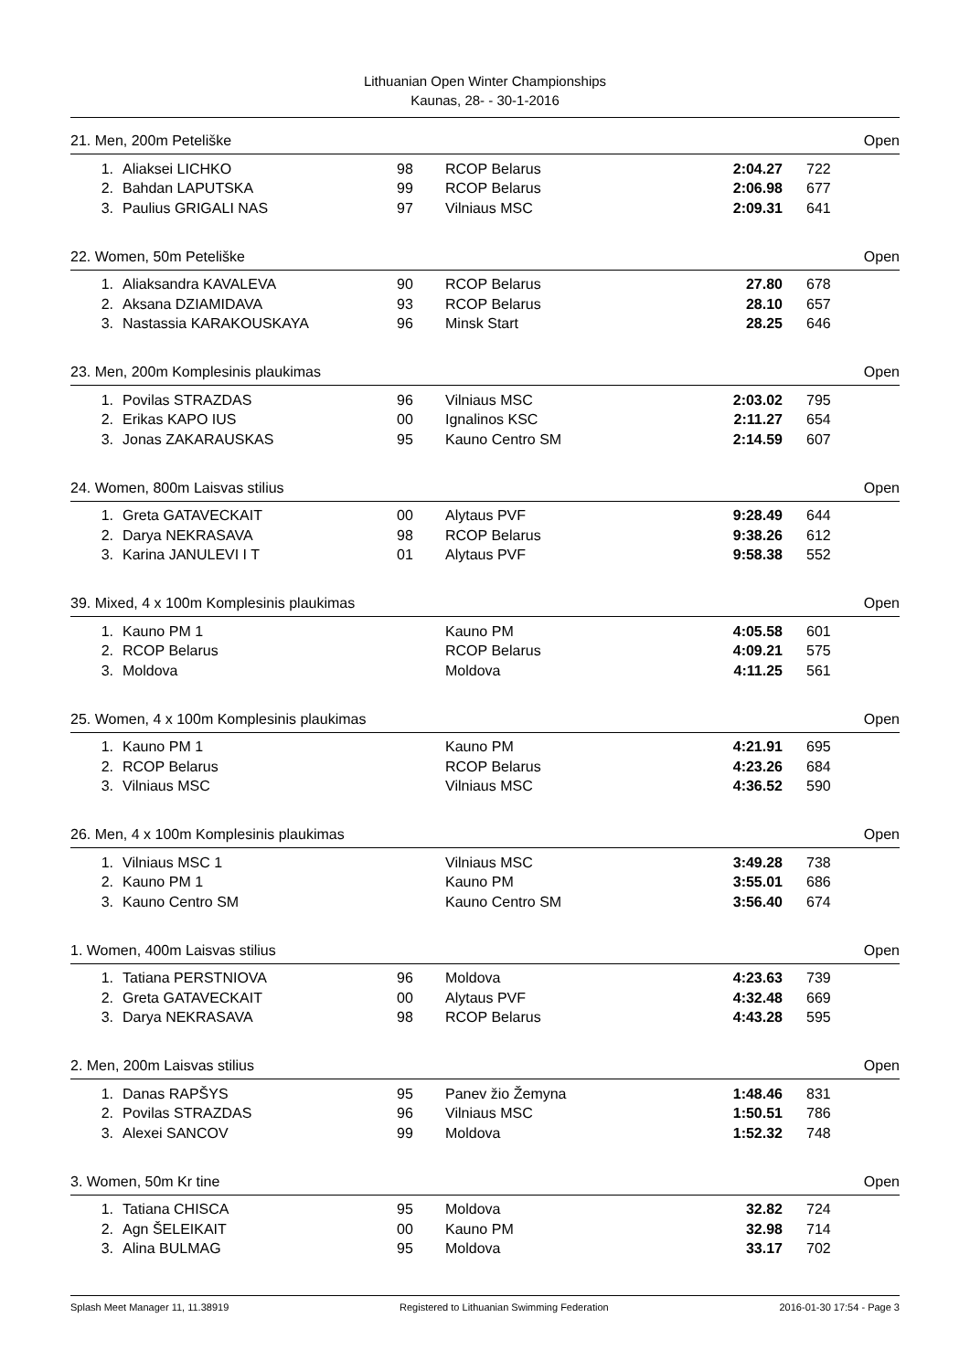Lithuanian Open Winter Championships
Kaunas, 28- - 30-1-2016
21. Men, 200m Peteliške Open
| 1. | Aliaksei LICHKO | 98 | RCOP Belarus | 2:04.27 | 722 |
| 2. | Bahdan LAPUTSKA | 99 | RCOP Belarus | 2:06.98 | 677 |
| 3. | Paulius GRIGALI NAS | 97 | Vilniaus MSC | 2:09.31 | 641 |
22. Women, 50m Peteliške Open
| 1. | Aliaksandra KAVALEVA | 90 | RCOP Belarus | 27.80 | 678 |
| 2. | Aksana DZIAMIDAVA | 93 | RCOP Belarus | 28.10 | 657 |
| 3. | Nastassia KARAKOUSKAYA | 96 | Minsk Start | 28.25 | 646 |
23. Men, 200m Komplesinis plaukimas Open
| 1. | Povilas STRAZDAS | 96 | Vilniaus MSC | 2:03.02 | 795 |
| 2. | Erikas KAPO IUS | 00 | Ignalinos KSC | 2:11.27 | 654 |
| 3. | Jonas ZAKARAUSKAS | 95 | Kauno Centro SM | 2:14.59 | 607 |
24. Women, 800m Laisvas stilius Open
| 1. | Greta GATAVECKAIT | 00 | Alytaus PVF | 9:28.49 | 644 |
| 2. | Darya NEKRASAVA | 98 | RCOP Belarus | 9:38.26 | 612 |
| 3. | Karina JANULEVI I T | 01 | Alytaus PVF | 9:58.38 | 552 |
39. Mixed, 4 x 100m Komplesinis plaukimas Open
| 1. | Kauno PM 1 | | Kauno PM | 4:05.58 | 601 |
| 2. | RCOP Belarus | | RCOP Belarus | 4:09.21 | 575 |
| 3. | Moldova | | Moldova | 4:11.25 | 561 |
25. Women, 4 x 100m Komplesinis plaukimas Open
| 1. | Kauno PM 1 | | Kauno PM | 4:21.91 | 695 |
| 2. | RCOP Belarus | | RCOP Belarus | 4:23.26 | 684 |
| 3. | Vilniaus MSC | | Vilniaus MSC | 4:36.52 | 590 |
26. Men, 4 x 100m Komplesinis plaukimas Open
| 1. | Vilniaus MSC 1 | | Vilniaus MSC | 3:49.28 | 738 |
| 2. | Kauno PM 1 | | Kauno PM | 3:55.01 | 686 |
| 3. | Kauno Centro SM | | Kauno Centro SM | 3:56.40 | 674 |
1. Women, 400m Laisvas stilius Open
| 1. | Tatiana PERSTNIOVA | 96 | Moldova | 4:23.63 | 739 |
| 2. | Greta GATAVECKAIT | 00 | Alytaus PVF | 4:32.48 | 669 |
| 3. | Darya NEKRASAVA | 98 | RCOP Belarus | 4:43.28 | 595 |
2. Men, 200m Laisvas stilius Open
| 1. | Danas RAPŠYS | 95 | Panev žio Žemyna | 1:48.46 | 831 |
| 2. | Povilas STRAZDAS | 96 | Vilniaus MSC | 1:50.51 | 786 |
| 3. | Alexei SANCOV | 99 | Moldova | 1:52.32 | 748 |
3. Women, 50m Kr tine Open
| 1. | Tatiana CHISCA | 95 | Moldova | 32.82 | 724 |
| 2. | Agn ŠELEIKAIT | 00 | Kauno PM | 32.98 | 714 |
| 3. | Alina BULMAG | 95 | Moldova | 33.17 | 702 |
Splash Meet Manager 11, 11.38919 Registered to Lithuanian Swimming Federation 2016-01-30 17:54 - Page 3